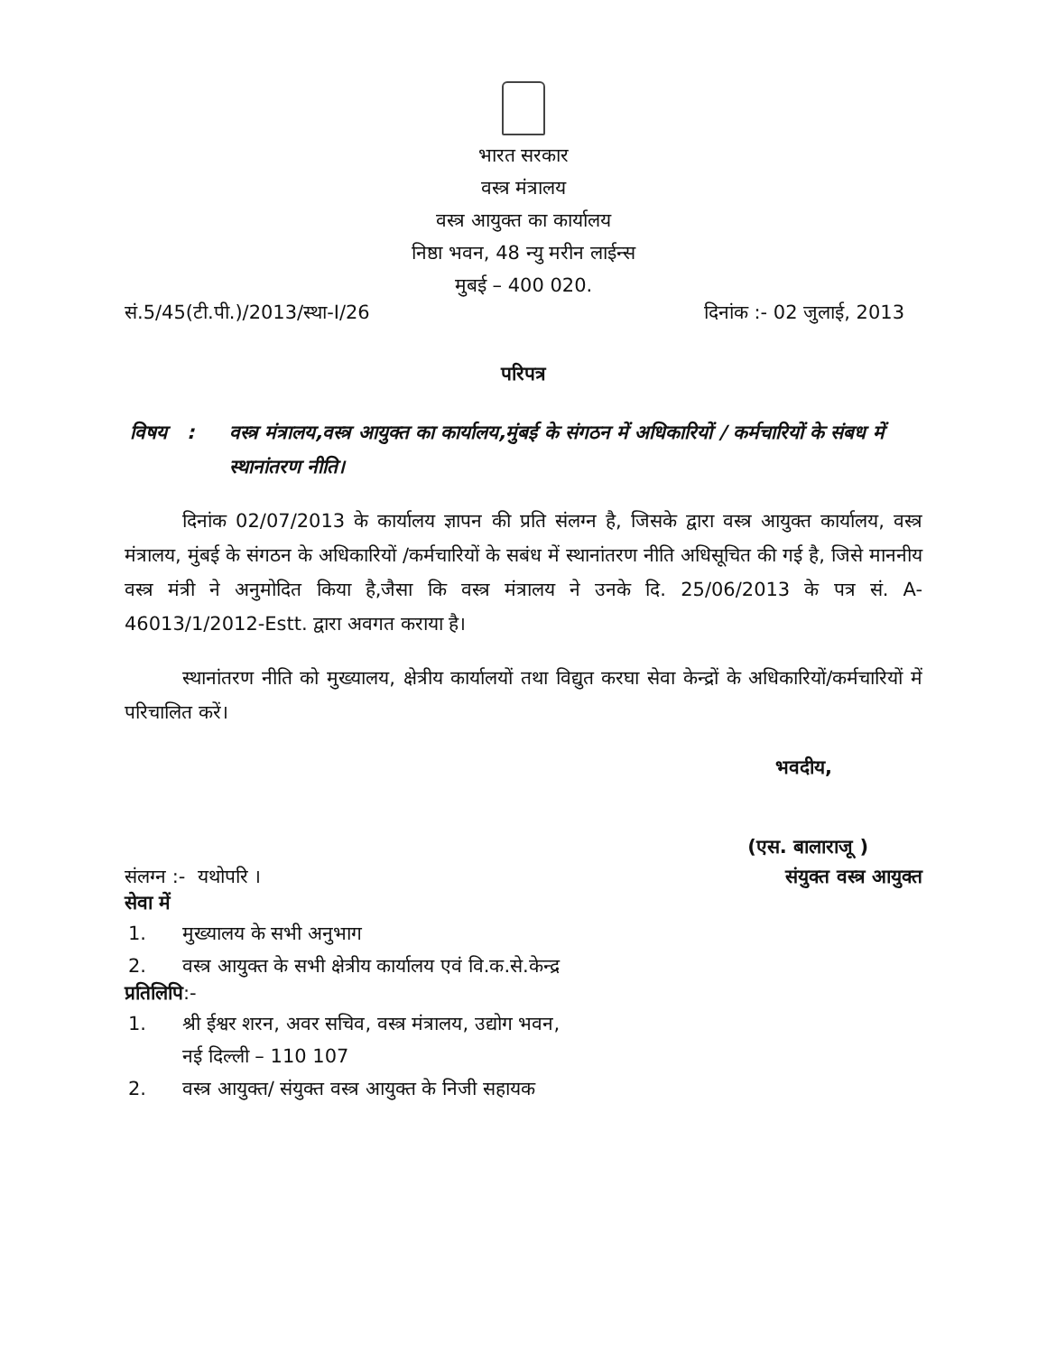भारत सरकार
वस्त्र मंत्रालय
वस्त्र आयुक्त का कार्यालय
निष्ठा भवन, 48 न्यु मरीन लाईन्स
मुबई – 400 020.
सं.5/45(टी.पी.)/2013/स्था-I/26 दिनांक :- 02 जुलाई, 2013
परिपत्र
विषय : वस्त्र मंत्रालय,वस्त्र आयुक्त का कार्यालय,मुंबई के संगठन में अधिकारियों / कर्मचारियों के संबध में स्थानांतरण नीति।
दिनांक 02/07/2013 के कार्यालय ज्ञापन की प्रति संलग्न है, जिसके द्वारा वस्त्र आयुक्त कार्यालय, वस्त्र मंत्रालय, मुंबई के संगठन के अधिकारियों /कर्मचारियों के सबंध में स्थानांतरण नीति अधिसूचित की गई है, जिसे माननीय वस्त्र मंत्री ने अनुमोदित किया है,जैसा कि वस्त्र मंत्रालय ने उनके दि. 25/06/2013 के पत्र सं. A-46013/1/2012-Estt. द्वारा अवगत कराया है।
स्थानांतरण नीति को मुख्यालय, क्षेत्रीय कार्यालयों तथा विद्युत करघा सेवा केन्द्रों के अधिकारियों/कर्मचारियों में परिचालित करें।
भवदीय,
(एस. बालाराजू )
संलग्न :- यथोपरि । संयुक्त वस्त्र आयुक्त
सेवा में
1. मुख्यालय के सभी अनुभाग
2. वस्त्र आयुक्त के सभी क्षेत्रीय कार्यालय एवं वि.क.से.केन्द्र
प्रतिलिपि:-
1. श्री ईश्वर शरन, अवर सचिव, वस्त्र मंत्रालय, उद्योग भवन,
नई दिल्ली – 110 107
2. वस्त्र आयुक्त/ संयुक्त वस्त्र आयुक्त के निजी सहायक